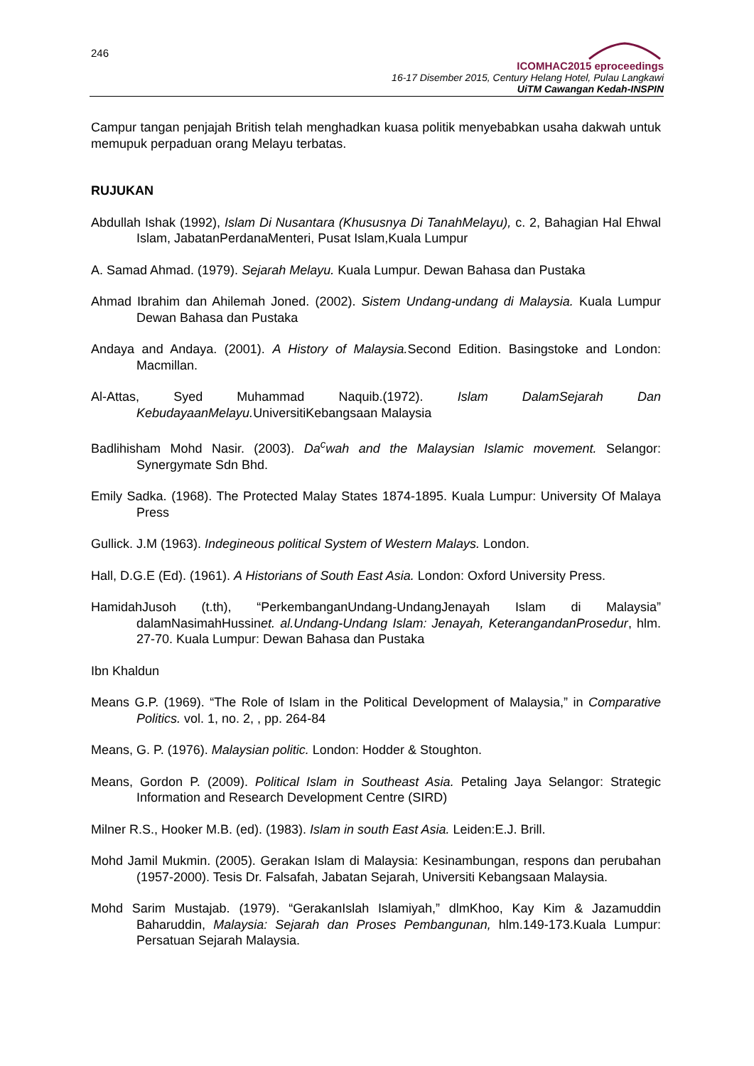246
ICOMHAC2015 eproceedings
16-17 Disember 2015, Century Helang Hotel, Pulau Langkawi
UiTM Cawangan Kedah-INSPIN
Campur tangan penjajah British telah menghadkan kuasa politik menyebabkan usaha dakwah untuk memupuk perpaduan orang Melayu terbatas.
RUJUKAN
Abdullah Ishak (1992), Islam Di Nusantara (Khususnya Di TanahMelayu), c. 2, Bahagian Hal Ehwal Islam, JabatanPerdanaMenteri, Pusat Islam,Kuala Lumpur
A. Samad Ahmad. (1979). Sejarah Melayu. Kuala Lumpur. Dewan Bahasa dan Pustaka
Ahmad Ibrahim dan Ahilemah Joned. (2002). Sistem Undang-undang di Malaysia. Kuala Lumpur Dewan Bahasa dan Pustaka
Andaya and Andaya. (2001). A History of Malaysia. Second Edition. Basingstoke and London: Macmillan.
Al-Attas, Syed Muhammad Naquib.(1972). Islam DalamSejarah Dan KebudayaanMelayu. UniversitiKebangsaan Malaysia
Badlihisham Mohd Nasir. (2003). Da<sup>c</sup>wah and the Malaysian Islamic movement. Selangor: Synergymate Sdn Bhd.
Emily Sadka. (1968). The Protected Malay States 1874-1895. Kuala Lumpur: University Of Malaya Press
Gullick. J.M (1963). Indegineous political System of Western Malays. London.
Hall, D.G.E (Ed). (1961). A Historians of South East Asia. London: Oxford University Press.
HamidahJusoh (t.th), “PerkembanganUndang-UndangJenayah Islam di Malaysia” dalamNasimahHussinet. al.Undang-Undang Islam: Jenayah, KeterangandanProsedur, hlm. 27-70. Kuala Lumpur: Dewan Bahasa dan Pustaka
Ibn Khaldun
Means G.P. (1969). “The Role of Islam in the Political Development of Malaysia,” in Comparative Politics. vol. 1, no. 2, , pp. 264-84
Means, G. P. (1976). Malaysian politic. London: Hodder & Stoughton.
Means, Gordon P. (2009). Political Islam in Southeast Asia. Petaling Jaya Selangor: Strategic Information and Research Development Centre (SIRD)
Milner R.S., Hooker M.B. (ed). (1983). Islam in south East Asia. Leiden:E.J. Brill.
Mohd Jamil Mukmin. (2005). Gerakan Islam di Malaysia: Kesinambungan, respons dan perubahan (1957-2000). Tesis Dr. Falsafah, Jabatan Sejarah, Universiti Kebangsaan Malaysia.
Mohd Sarim Mustajab. (1979). “GerakanIslah Islamiyah,” dlmKhoo, Kay Kim & Jazamuddin Baharuddin, Malaysia: Sejarah dan Proses Pembangunan, hlm.149-173.Kuala Lumpur: Persatuan Sejarah Malaysia.